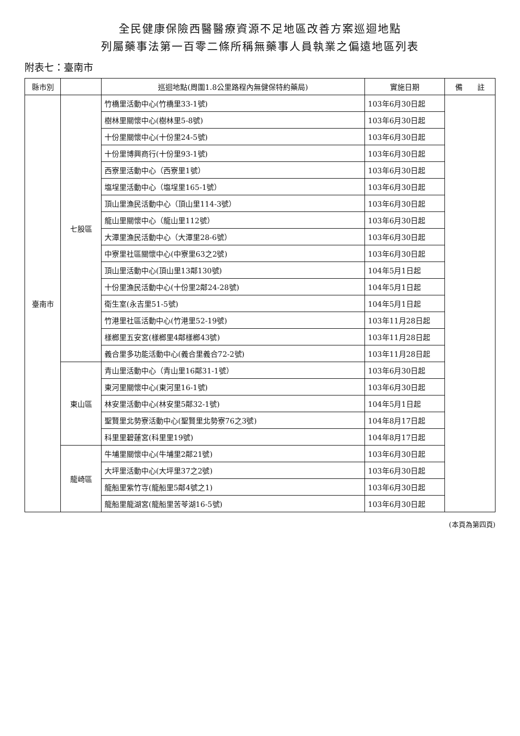全民健康保險西醫醫療資源不足地區改善方案巡迴地點
列屬藥事法第一百零二條所稱無藥事人員執業之偏遠地區列表
附表七：臺南市
| 縣市別 | | 巡迴地點(周圍1.8公里路程內無健保特約藥局) | 實施日期 | 備 註 |
| --- | --- | --- | --- | --- |
| 臺南市 | 七股區 | 竹橋里活動中心(竹橋里33-1號) | 103年6月30日起 | |
| | | 樹林里關懷中心(樹林里5-8號) | 103年6月30日起 | |
| | | 十份里關懷中心(十份里24-5號) | 103年6月30日起 | |
| | | 十份里博興商行(十份里93-1號) | 103年6月30日起 | |
| | | 西寮里活動中心（西寮里1號） | 103年6月30日起 | |
| | | 塩埕里活動中心（塩埕里165-1號） | 103年6月30日起 | |
| | | 頂山里漁民活動中心（頂山里114-3號） | 103年6月30日起 | |
| | | 龍山里關懷中心（龍山里112號） | 103年6月30日起 | |
| | | 大潭里漁民活動中心（大潭里28-6號） | 103年6月30日起 | |
| | | 中寮里社區關懷中心(中寮里63之2號) | 103年6月30日起 | |
| | | 頂山里活動中心(頂山里13鄰130號) | 104年5月1日起 | |
| | | 十份里漁民活動中心(十份里2鄰24-28號) | 104年5月1日起 | |
| | | 衛生室(永吉里51-5號) | 104年5月1日起 | |
| | | 竹港里社區活動中心(竹港里52-19號) | 103年11月28日起 | |
| | | 樣榔里五安宮(樣榔里4鄰樣榔43號) | 103年11月28日起 | |
| | | 義合里多功能活動中心(義合里義合72-2號) | 103年11月28日起 | |
| | 東山區 | 青山里活動中心（青山里16鄰31-1號） | 103年6月30日起 | |
| | | 東河里關懷中心(東河里16-1號) | 103年6月30日起 | |
| | | 林安里活動中心(林安里5鄰32-1號) | 104年5月1日起 | |
| | | 聖賢里北勢寮活動中心(聖賢里北勢寮76之3號) | 104年8月17日起 | |
| | | 科里里碧蓮宮(科里里19號) | 104年8月17日起 | |
| | 龍崎區 | 牛埔里關懷中心(牛埔里2鄰21號) | 103年6月30日起 | |
| | | 大坪里活動中心(大坪里37之2號) | 103年6月30日起 | |
| | | 龍船里紫竹寺(龍船里5鄰4號之1) | 103年6月30日起 | |
| | | 龍船里龍湖宮(龍船里苦苓湖16-5號) | 103年6月30日起 | |
(本頁為第四頁)